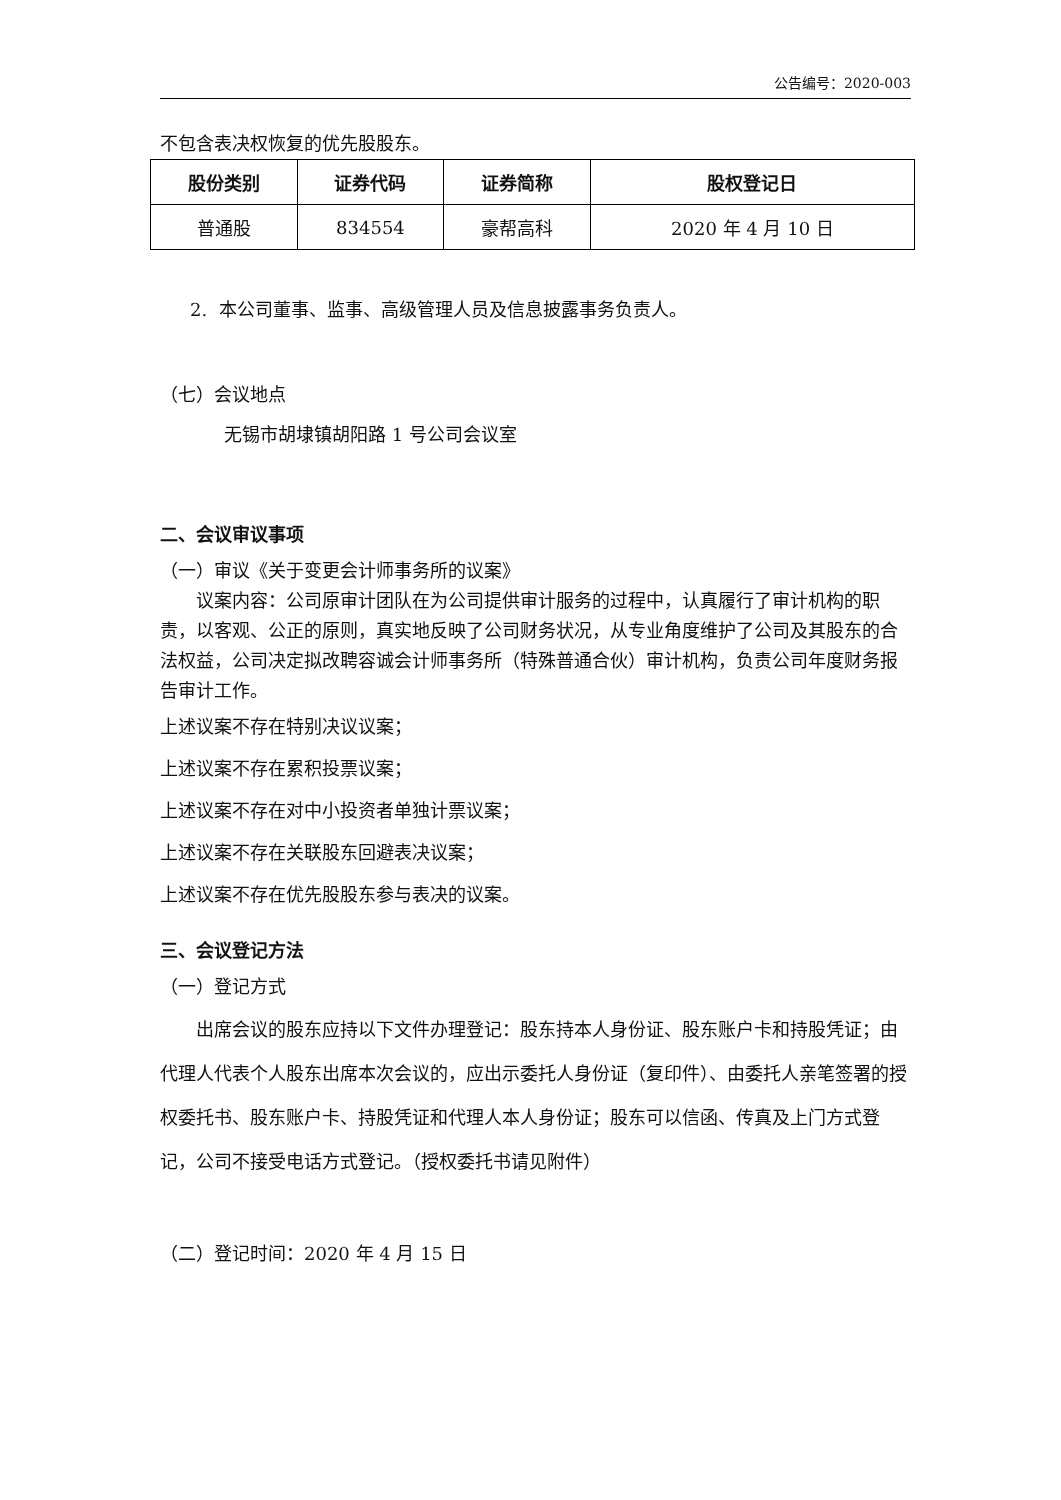公告编号：2020-003
不包含表决权恢复的优先股股东。
| 股份类别 | 证券代码 | 证券简称 | 股权登记日 |
| --- | --- | --- | --- |
| 普通股 | 834554 | 豪帮高科 | 2020 年 4 月 10 日 |
2. 本公司董事、监事、高级管理人员及信息披露事务负责人。
（七）会议地点
无锡市胡埭镇胡阳路 1 号公司会议室
二、会议审议事项
（一）审议《关于变更会计师事务所的议案》
议案内容：公司原审计团队在为公司提供审计服务的过程中，认真履行了审计机构的职责，以客观、公正的原则，真实地反映了公司财务状况，从专业角度维护了公司及其股东的合法权益，公司决定拟改聘容诚会计师事务所（特殊普通合伙）审计机构，负责公司年度财务报告审计工作。
上述议案不存在特别决议议案；
上述议案不存在累积投票议案；
上述议案不存在对中小投资者单独计票议案；
上述议案不存在关联股东回避表决议案；
上述议案不存在优先股股东参与表决的议案。
三、会议登记方法
（一）登记方式
出席会议的股东应持以下文件办理登记：股东持本人身份证、股东账户卡和持股凭证；由代理人代表个人股东出席本次会议的，应出示委托人身份证（复印件）、由委托人亲笔签署的授权委托书、股东账户卡、持股凭证和代理人本人身份证；股东可以信函、传真及上门方式登记，公司不接受电话方式登记。（授权委托书请见附件）
（二）登记时间：2020 年 4 月 15 日